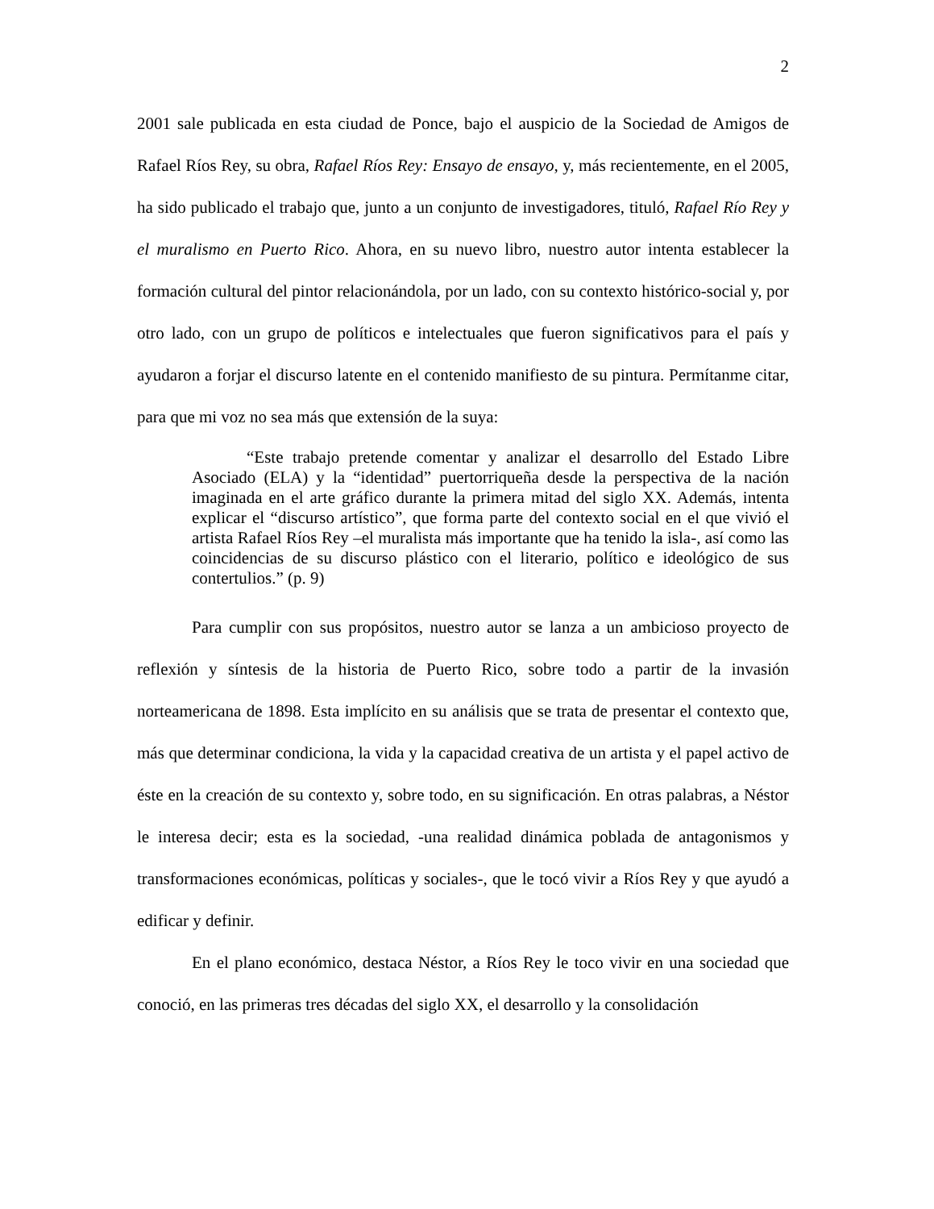2
2001 sale publicada en esta ciudad de Ponce, bajo el auspicio de la Sociedad de Amigos de Rafael Ríos Rey, su obra, Rafael Ríos Rey: Ensayo de ensayo, y, más recientemente, en el 2005, ha sido publicado el trabajo que, junto a un conjunto de investigadores, tituló, Rafael Río Rey y el muralismo en Puerto Rico. Ahora, en su nuevo libro, nuestro autor intenta establecer la formación cultural del pintor relacionándola, por un lado, con su contexto histórico-social y, por otro lado, con un grupo de políticos e intelectuales que fueron significativos para el país y ayudaron a forjar el discurso latente en el contenido manifiesto de su pintura. Permítanme citar, para que mi voz no sea más que extensión de la suya:
“Este trabajo pretende comentar y analizar el desarrollo del Estado Libre Asociado (ELA) y la “identidad” puertorriqueña desde la perspectiva de la nación imaginada en el arte gráfico durante la primera mitad del siglo XX. Además, intenta explicar el “discurso artístico”, que forma parte del contexto social en el que vivió el artista Rafael Ríos Rey –el muralista más importante que ha tenido la isla-, así como las coincidencias de su discurso plástico con el literario, político e ideológico de sus contertulios.” (p. 9)
Para cumplir con sus propósitos, nuestro autor se lanza a un ambicioso proyecto de reflexión y síntesis de la historia de Puerto Rico, sobre todo a partir de la invasión norteamericana de 1898. Esta implícito en su análisis que se trata de presentar el contexto que, más que determinar condiciona, la vida y la capacidad creativa de un artista y el papel activo de éste en la creación de su contexto y, sobre todo, en su significación. En otras palabras, a Néstor le interesa decir; esta es la sociedad, -una realidad dinámica poblada de antagonismos y transformaciones económicas, políticas y sociales-, que le tocó vivir a Ríos Rey y que ayudó a edificar y definir.
En el plano económico, destaca Néstor, a Ríos Rey le toco vivir en una sociedad que conoció, en las primeras tres décadas del siglo XX, el desarrollo y la consolidación